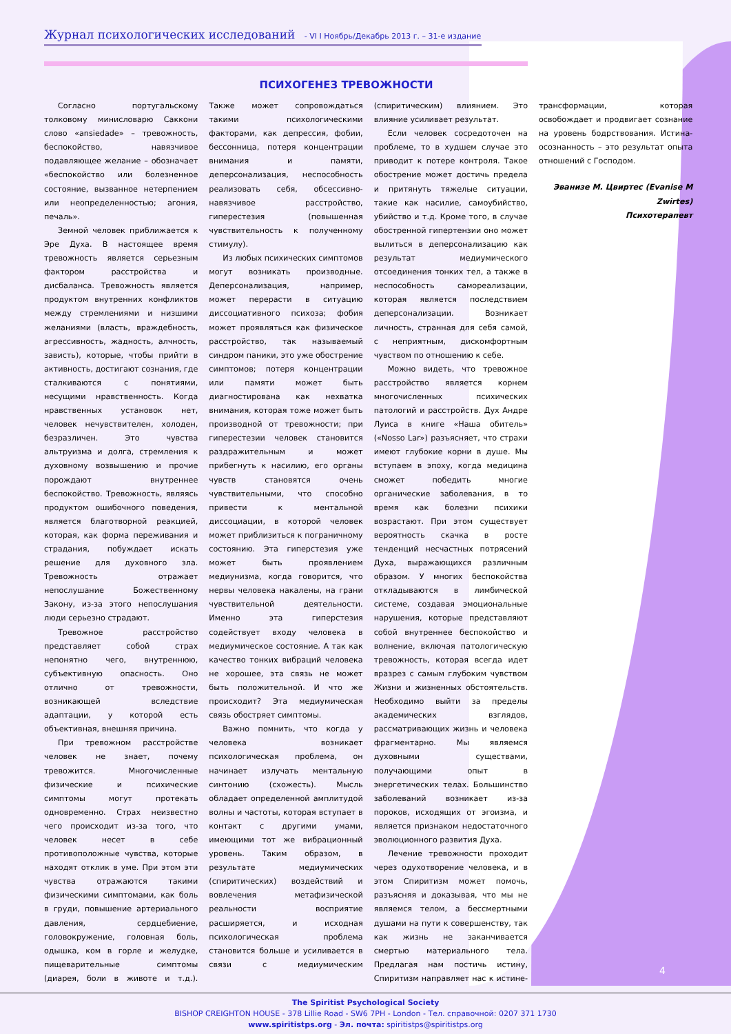4
Журнал психологических исследований - VI I Ноябрь/Декабрь 2013 г. – 31-е издание
ПСИХОГЕНЕЗ ТРЕВОЖНОСТИ
Согласно португальскому толковому минисловарю Саккони слово «ansiedade» – тревожность, беспокойство, навязчивое подавляющее желание – обозначает «беспокойство или болезненное состояние, вызванное нетерпением или неопределенностью; агония, печаль».
Земной человек приближается к Эре Духа. В настоящее время тревожность является серьезным фактором расстройства и дисбаланса. Тревожность является продуктом внутренних конфликтов между стремлениями и низшими желаниями (власть, враждебность, агрессивность, жадность, алчность, зависть), которые, чтобы прийти в активность, достигают сознания, где сталкиваются с понятиями, несущими нравственность. Когда нравственных установок нет, человек нечувствителен, холоден, безразличен. Это чувства альтруизма и долга, стремления к духовному возвышению и прочие порождают внутреннее беспокойство. Тревожность, являясь продуктом ошибочного поведения, является благотворной реакцией, которая, как форма переживания и страдания, побуждает искать решение для духовного зла. Тревожность отражает непослушание Божественному Закону, из-за этого непослушания люди серьезно страдают.
Тревожное расстройство представляет собой страх непонятно чего, внутреннюю, субъективную опасность. Оно отлично от тревожности, возникающей вследствие адаптации, у которой есть объективная, внешняя причина.
При тревожном расстройстве человек не знает, почему тревожится. Многочисленные физические и психические симптомы могут протекать одновременно. Страх неизвестно чего происходит из-за того, что человек несет в себе противоположные чувства, которые находят отклик в уме. При этом эти чувства отражаются такими физическими симптомами, как боль в груди, повышение артериального давления, сердцебиение, головокружение, головная боль, одышка, ком в горле и желудке, пищеварительные симптомы (диарея, боли в животе и т.д.). Также может сопровождаться такими психологическими факторами, как депрессия, фобии, бессонница, потеря концентрации внимания и памяти, деперсонализация, неспособность реализовать себя, обсессивно-навязчивое расстройство, гиперестезия (повышенная чувствительность к полученному стимулу).
Из любых психических симптомов могут возникать производные. Деперсонализация, например, может перерасти в ситуацию диссоциативного психоза; фобия может проявляться как физическое расстройство, так называемый синдром паники, это уже обострение симптомов; потеря концентрации или памяти может быть диагностирована как нехватка внимания, которая тоже может быть производной от тревожности; при гиперестезии человек становится раздражительным и может прибегнуть к насилию, его органы чувств становятся очень чувствительными, что способно привести к ментальной диссоциации, в которой человек может приблизиться к пограничному состоянию. Эта гиперстезия уже может быть проявлением медиунизма, когда говорится, что нервы человека накалены, на грани чувствительной деятельности. Именно эта гиперстезия содействует входу человека в медиумическое состояние. А так как качество тонких вибраций человека не хорошее, эта связь не может быть положительной. И что же происходит? Эта медиумическая связь обостряет симптомы.
Важно помнить, что когда у человека возникает психологическая проблема, он начинает излучать ментальную синтонию (схожесть). Мысль обладает определенной амплитудой волны и частоты, которая вступает в контакт с другими умами, имеющими тот же вибрационный уровень. Таким образом, в результате медиумических (спиритических) воздействий и вовлечения метафизической реальности восприятие расширяется, и исходная психологическая проблема становится больше и усиливается в связи с медиумическим (спиритическим) влиянием. Это влияние усиливает результат.
Если человек сосредоточен на проблеме, то в худшем случае это приводит к потере контроля. Такое обострение может достичь предела и притянуть тяжелые ситуации, такие как насилие, самоубийство, убийство и т.д. Кроме того, в случае обостренной гипертензии оно может вылиться в деперсонализацию как результат медиумического отсоединения тонких тел, а также в неспособность самореализации, которая является последствием деперсонализации. Возникает личность, странная для себя самой, с неприятным, дискомфортным чувством по отношению к себе.
Можно видеть, что тревожное расстройство является корнем многочисленных психических патологий и расстройств. Дух Андре Луиса в книге «Наша обитель» («Nosso Lar») разъясняет, что страхи имеют глубокие корни в душе. Мы вступаем в эпоху, когда медицина сможет победить многие органические заболевания, в то время как болезни психики возрастают. При этом существует вероятность скачка в росте тенденций несчастных потрясений Духа, выражающихся различным образом. У многих беспокойства откладываются в лимбической системе, создавая эмоциональные нарушения, которые представляют собой внутреннее беспокойство и волнение, включая патологическую тревожность, которая всегда идет вразрез с самым глубоким чувством Жизни и жизненных обстоятельств. Необходимо выйти за пределы академических взглядов, рассматривающих жизнь и человека фрагментарно. Мы являемся духовными существами, получающими опыт в энергетических телах. Большинство заболеваний возникает из-за пороков, исходящих от эгоизма, и является признаком недостаточного эволюционного развития Духа.
Лечение тревожности проходит через одухотворение человека, и в этом Спиритизм может помочь, разъясняя и доказывая, что мы не являемся телом, а бессмертными душами на пути к совершенству, так как жизнь не заканчивается смертью материального тела. Предлагая нам постичь истину, Спиритизм направляет нас к истине-трансформации, которая освобождает и продвигает сознание на уровень бодрствования. Истина-осознанность – это результат опыта отношений с Господом.
Эванизе М. Цвиртес (Evanise M Zwirtes)
Психотерапевт
The Spiritist Psychological Society
BISHOP CREIGHTON HOUSE - 378 Lillie Road - SW6 7PH - London - Тел. справочной: 0207 371 1730
www.spiritistps.org - Эл. почта: spiritistps@spiritistps.org